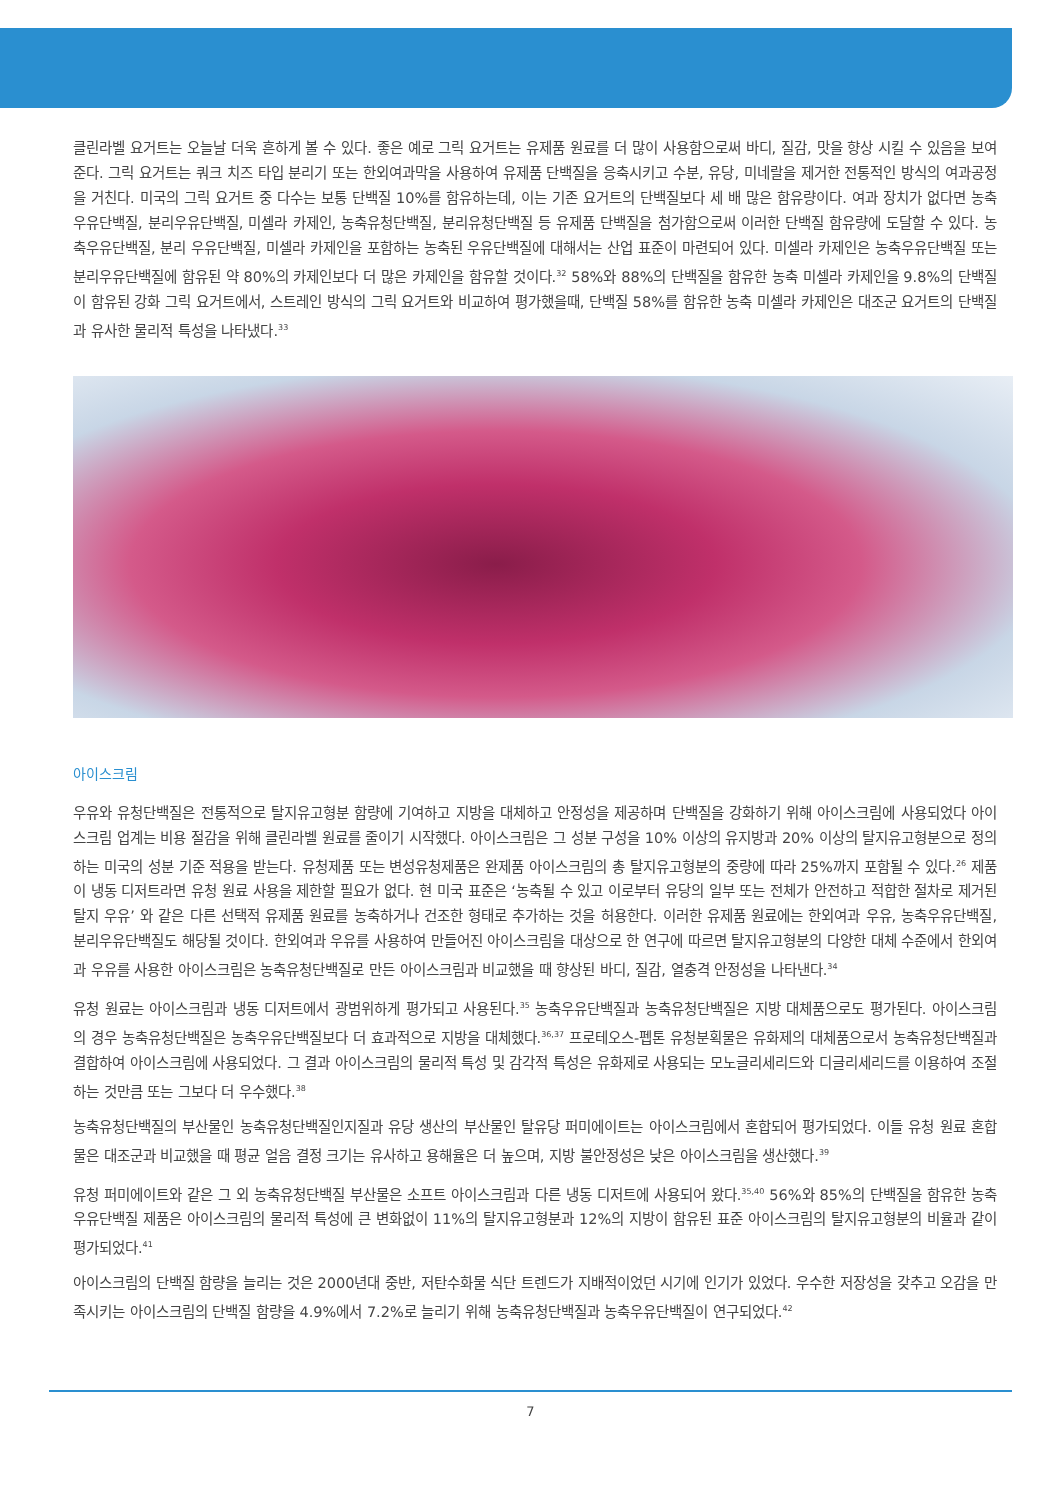클린라벨 요거트는 오늘날 더욱 흔하게 볼 수 있다. 좋은 예로 그릭 요거트는 유제품 원료를 더 많이 사용함으로써 바디, 질감, 맛을 향상 시킬 수 있음을 보여준다. 그릭 요거트는 쿼크 치즈 타입 분리기 또는 한외여과막을 사용하여 유제품 단백질을 응축시키고 수분, 유당, 미네랄을 제거한 전통적인 방식의 여과공정을 거친다. 미국의 그릭 요거트 중 다수는 보통 단백질 10%를 함유하는데, 이는 기존 요거트의 단백질보다 세 배 많은 함유량이다. 여과 장치가 없다면 농축우유단백질, 분리우유단백질, 미셀라 카제인, 농축유청단백질, 분리유청단백질 등 유제품 단백질을 첨가함으로써 이러한 단백질 함유량에 도달할 수 있다. 농축우유단백질, 분리 우유단백질, 미셀라 카제인을 포함하는 농축된 우유단백질에 대해서는 산업 표준이 마련되어 있다. 미셀라 카제인은 농축우유단백질 또는 분리우유단백질에 함유된 약 80%의 카제인보다 더 많은 카제인을 함유할 것이다.<sup>32</sup> 58%와 88%의 단백질을 함유한 농축 미셀라 카제인을 9.8%의 단백질이 함유된 강화 그릭 요거트에서, 스트레인 방식의 그릭 요거트와 비교하여 평가했을때, 단백질 58%를 함유한 농축 미셀라 카제인은 대조군 요거트의 단백질과 유사한 물리적 특성을 나타냈다.<sup>33</sup>
아이스크림
우유와 유청단백질은 전통적으로 탈지유고형분 함량에 기여하고 지방을 대체하고 안정성을 제공하며 단백질을 강화하기 위해 아이스크림에 사용되었다 아이스크림 업계는 비용 절감을 위해 클린라벨 원료를 줄이기 시작했다. 아이스크림은 그 성분 구성을 10% 이상의 유지방과 20% 이상의 탈지유고형분으로 정의하는 미국의 성분 기준 적용을 받는다. 유청제품 또는 변성유청제품은 완제품 아이스크림의 총 탈지유고형분의 중량에 따라 25%까지 포함될 수 있다.<sup>26</sup> 제품이 냉동 디저트라면 유청 원료 사용을 제한할 필요가 없다. 현 미국 표준은 ‘농축될 수 있고 이로부터 유당의 일부 또는 전체가 안전하고 적합한 절차로 제거된 탈지 우유’ 와 같은 다른 선택적 유제품 원료를 농축하거나 건조한 형태로 추가하는 것을 허용한다. 이러한 유제품 원료에는 한외여과 우유, 농축우유단백질, 분리우유단백질도 해당될 것이다. 한외여과 우유를 사용하여 만들어진 아이스크림을 대상으로 한 연구에 따르면 탈지유고형분의 다양한 대체 수준에서 한외여과 우유를 사용한 아이스크림은 농축유청단백질로 만든 아이스크림과 비교했을 때 향상된 바디, 질감, 열충격 안정성을 나타낸다.<sup>34</sup>
유청 원료는 아이스크림과 냉동 디저트에서 광범위하게 평가되고 사용된다.<sup>35</sup> 농축우유단백질과 농축유청단백질은 지방 대체품으로도 평가된다. 아이스크림의 경우 농축유청단백질은 농축우유단백질보다 더 효과적으로 지방을 대체했다.<sup>36,37</sup> 프로테오스-펩톤 유청분획물은 유화제의 대체품으로서 농축유청단백질과 결합하여 아이스크림에 사용되었다. 그 결과 아이스크림의 물리적 특성 및 감각적 특성은 유화제로 사용되는 모노글리세리드와 디글리세리드를 이용하여 조절하는 것만큼 또는 그보다 더 우수했다.<sup>38</sup>
농축유청단백질의 부산물인 농축유청단백질인지질과 유당 생산의 부산물인 탈유당 퍼미에이트는 아이스크림에서 혼합되어 평가되었다. 이들 유청 원료 혼합물은 대조군과 비교했을 때 평균 얼음 결정 크기는 유사하고 용해율은 더 높으며, 지방 불안정성은 낮은 아이스크림을 생산했다.<sup>39</sup>
유청 퍼미에이트와 같은 그 외 농축유청단백질 부산물은 소프트 아이스크림과 다른 냉동 디저트에 사용되어 왔다.<sup>35,40</sup> 56%와 85%의 단백질을 함유한 농축우유단백질 제품은 아이스크림의 물리적 특성에 큰 변화없이 11%의 탈지유고형분과 12%의 지방이 함유된 표준 아이스크림의 탈지유고형분의 비율과 같이 평가되었다.<sup>41</sup>
아이스크림의 단백질 함량을 늘리는 것은 2000년대 중반, 저탄수화물 식단 트렌드가 지배적이었던 시기에 인기가 있었다. 우수한 저장성을 갖추고 오감을 만족시키는 아이스크림의 단백질 함량을 4.9%에서 7.2%로 늘리기 위해 농축유청단백질과 농축우유단백질이 연구되었다.<sup>42</sup>
7